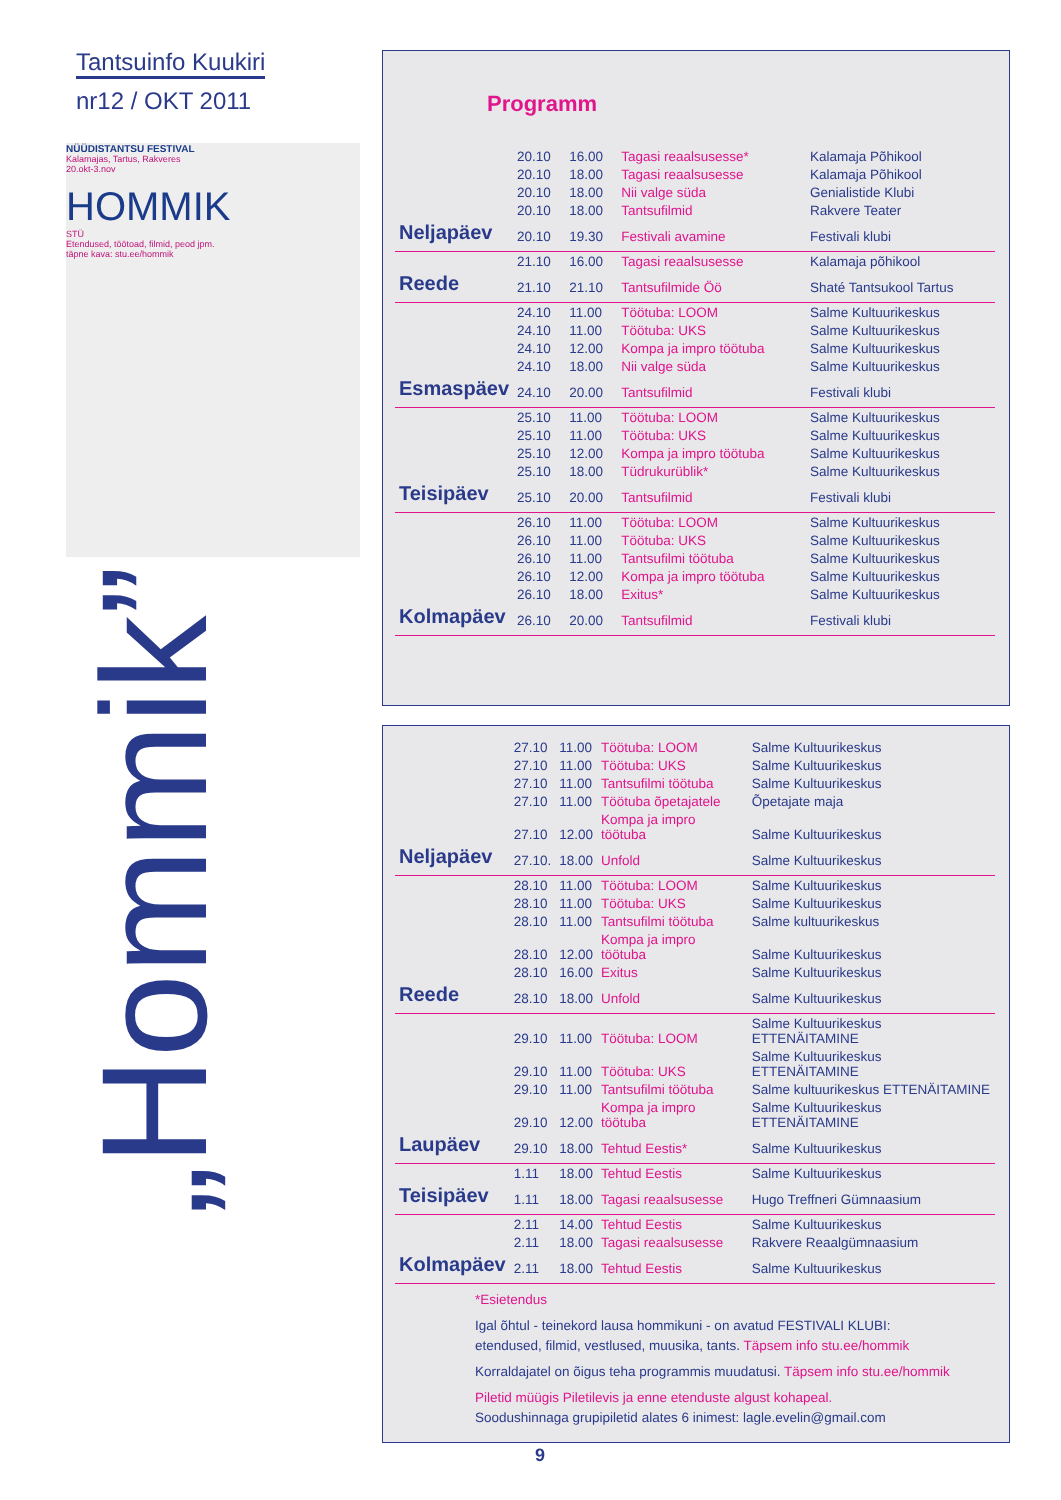Tantsuinfo Kuukiri
nr12 / OKT 2011
NÜÜDISTANTSU FESTIVAL
Kalamajas, Tartus, Rakveres
20.okt-3.nov
HOMMIK
STÜ
Etendused, töötoad, filmid, peod jpm.
täpne kava: stu.ee/hommik
„Hommik”
Programm
| | 20.10 | 16.00 | Tagasi reaalsusesse* | Kalamaja Põhikool |
| | 20.10 | 18.00 | Tagasi reaalsusesse | Kalamaja Põhikool |
| | 20.10 | 18.00 | Nii valge süda | Genialistide Klubi |
| | 20.10 | 18.00 | Tantsufilmid | Rakvere Teater |
| Neljapäev | 20.10 | 19.30 | Festivali avamine | Festivali klubi |
| | 21.10 | 16.00 | Tagasi reaalsusesse | Kalamaja põhikool |
| Reede | 21.10 | 21.10 | Tantsufilmide Öö | Shaté Tantsukool Tartus |
| | 24.10 | 11.00 | Töötuba: LOOM | Salme Kultuurikeskus |
| | 24.10 | 11.00 | Töötuba: UKS | Salme Kultuurikeskus |
| | 24.10 | 12.00 | Kompa ja impro töötuba | Salme Kultuurikeskus |
| | 24.10 | 18.00 | Nii valge süda | Salme Kultuurikeskus |
| Esmaspäev | 24.10 | 20.00 | Tantsufilmid | Festivali klubi |
| | 25.10 | 11.00 | Töötuba: LOOM | Salme Kultuurikeskus |
| | 25.10 | 11.00 | Töötuba: UKS | Salme Kultuurikeskus |
| | 25.10 | 12.00 | Kompa ja impro töötuba | Salme Kultuurikeskus |
| | 25.10 | 18.00 | Tüdrukurüblik* | Salme Kultuurikeskus |
| Teisipäev | 25.10 | 20.00 | Tantsufilmid | Festivali klubi |
| | 26.10 | 11.00 | Töötuba: LOOM | Salme Kultuurikeskus |
| | 26.10 | 11.00 | Töötuba: UKS | Salme Kultuurikeskus |
| | 26.10 | 11.00 | Tantsufilmi töötuba | Salme Kultuurikeskus |
| | 26.10 | 12.00 | Kompa ja impro töötuba | Salme Kultuurikeskus |
| | 26.10 | 18.00 | Exitus* | Salme Kultuurikeskus |
| Kolmapäev | 26.10 | 20.00 | Tantsufilmid | Festivali klubi |
| | 27.10 | 11.00 | Töötuba: LOOM | Salme Kultuurikeskus |
| | 27.10 | 11.00 | Töötuba: UKS | Salme Kultuurikeskus |
| | 27.10 | 11.00 | Tantsufilmi töötuba | Salme Kultuurikeskus |
| | 27.10 | 11.00 | Töötuba õpetajatele | Õpetajate maja |
| | 27.10 | 12.00 | Kompa ja impro töötuba | Salme Kultuurikeskus |
| Neljapäev | 27.10. | 18.00 | Unfold | Salme Kultuurikeskus |
| | 28.10 | 11.00 | Töötuba: LOOM | Salme Kultuurikeskus |
| | 28.10 | 11.00 | Töötuba: UKS | Salme Kultuurikeskus |
| | 28.10 | 11.00 | Tantsufilmi töötuba | Salme kultuurikeskus |
| | 28.10 | 12.00 | Kompa ja impro töötuba | Salme Kultuurikeskus |
| | 28.10 | 16.00 | Exitus | Salme Kultuurikeskus |
| Reede | 28.10 | 18.00 | Unfold | Salme Kultuurikeskus |
| | 29.10 | 11.00 | Töötuba: LOOM | Salme Kultuurikeskus ETTENÄITAMINE |
| | 29.10 | 11.00 | Töötuba: UKS | Salme Kultuurikeskus ETTENÄITAMINE |
| | 29.10 | 11.00 | Tantsufilmi töötuba | Salme kultuurikeskus ETTENÄITAMINE |
| | 29.10 | 12.00 | Kompa ja impro töötuba | Salme Kultuurikeskus ETTENÄITAMINE |
| Laupäev | 29.10 | 18.00 | Tehtud Eestis* | Salme Kultuurikeskus |
| | 1.11 | 18.00 | Tehtud Eestis | Salme Kultuurikeskus |
| Teisipäev | 1.11 | 18.00 | Tagasi reaalsusesse | Hugo Treffneri Gümnaasium |
| | 2.11 | 14.00 | Tehtud Eestis | Salme Kultuurikeskus |
| | 2.11 | 18.00 | Tagasi reaalsusesse | Rakvere Reaalgümnaasium |
| Kolmapäev | 2.11 | 18.00 | Tehtud Eestis | Salme Kultuurikeskus |
*Esietendus
Igal õhtul - teinekord lausa hommikuni - on avatud FESTIVALI KLUBI:
etendused, filmid, vestlused, muusika, tants. Täpsem info stu.ee/hommik
Korraldajatel on õigus teha programmis muudatusi. Täpsem info stu.ee/hommik
Piletid müügis Piletilevis ja enne etenduste algust kohapeal.
Soodushinnaga grupipiletid alates 6 inimest: lagle.evelin@gmail.com
9